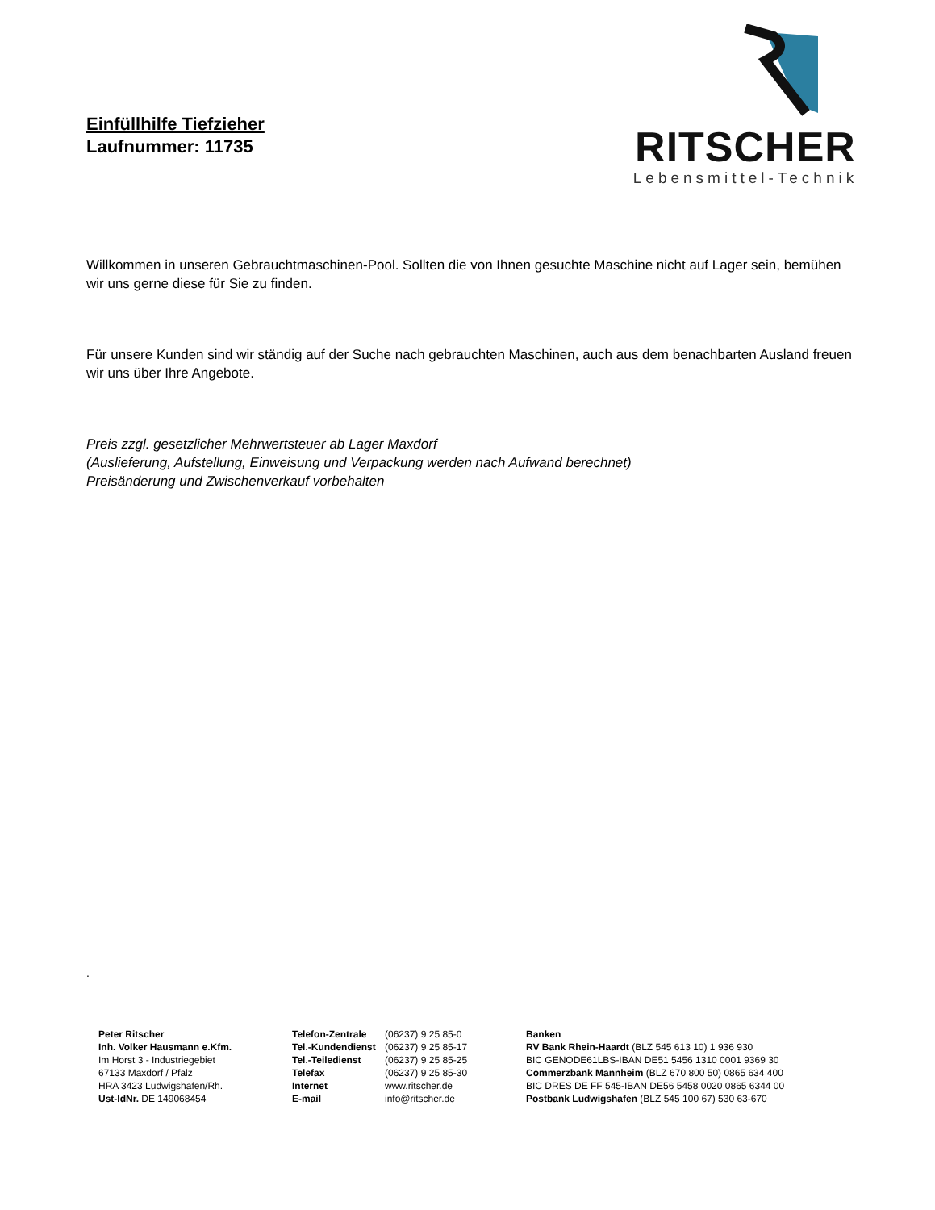Einfüllhilfe Tiefzieher
Laufnummer: 11735
RITSCHER
Lebensmittel-Technik
Willkommen in unseren Gebrauchtmaschinen-Pool. Sollten die von Ihnen gesuchte Maschine nicht auf Lager sein, bemühen wir uns gerne diese für Sie zu finden.
Für unsere Kunden sind wir ständig auf der Suche nach gebrauchten Maschinen, auch aus dem benachbarten Ausland freuen wir uns über Ihre Angebote.
Preis zzgl. gesetzlicher Mehrwertsteuer ab Lager Maxdorf
(Auslieferung, Aufstellung, Einweisung und Verpackung werden nach Aufwand berechnet)
Preisänderung und Zwischenverkauf vorbehalten
.
Peter Ritscher
Inh. Volker Hausmann e.Kfm.
Im Horst 3 - Industriegebiet
67133 Maxdorf / Pfalz
HRA 3423 Ludwigshafen/Rh.
Ust-IdNr. DE 149068454
| Telefon-Zentrale | (06237) 9 25 85-0 |
| Tel.-Kundendienst | (06237) 9 25 85-17 |
| Tel.-Teiledienst | (06237) 9 25 85-25 |
| Telefax | (06237) 9 25 85-30 |
| Internet | www.ritscher.de |
| E-mail | info@ritscher.de |
Banken
RV Bank Rhein-Haardt (BLZ 545 613 10) 1 936 930
BIC GENODE61LBS-IBAN DE51 5456 1310 0001 9369 30
Commerzbank Mannheim (BLZ 670 800 50) 0865 634 400
BIC DRES DE FF 545-IBAN DE56 5458 0020 0865 6344 00
Postbank Ludwigshafen (BLZ 545 100 67) 530 63-670